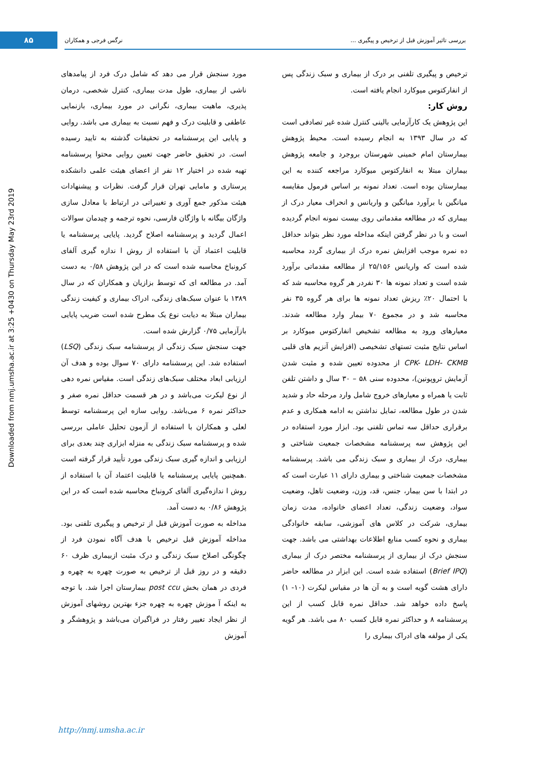۸۵ بررسی تاثیر آموزش قبل از ترخیص و پیگیری ... نرگس فرجی و همکاران
Downloaded from nmj.umsha.ac.ir at 3:25 +0430 on Thursday May 23rd 2019
ترخیص و پیگیری تلفنی بر درک از بیماری و سبک زندگی پس از انفارکتوس میوکارد انجام یافته است.
روش کار:
این پژوهش یک کارآزمایی بالینی کنترل شده غیر تصادفی است که در سال ۱۳۹۳ به انجام رسیده است. محیط پژوهش بیمارستان امام خمینی شهرستان بروجرد و جامعه پژوهش بیماران مبتلا به انفارکتوس میوکارد مراجعه کننده به این بیمارستان بوده است. تعداد نمونه بر اساس فرمول مقایسه میانگین با برآورد میانگین و واریانس و انحراف معیار درک از بیماری که در مطالعه مقدماتی روی بیست نمونه انجام گردیده است و با در نظر گرفتن اینکه مداخله مورد نظر بتواند حداقل ده نمره موجب افزایش نمره درک از بیماری گردد محاسبه شده است که واریانس ۲۵/۱۵۶ از مطالعه مقدماتی برآورد شده است و تعداد نمونه ها ۳۰ نفردر هر گروه محاسبه شد که با احتمال ۲۰٪ ریزش تعداد نمونه ها برای هر گروه ۳۵ نفر محاسبه شد و در مجموع ۷۰ بیمار وارد مطالعه شدند. معیارهای ورود به مطالعه تشخیص انفارکتوس میوکارد بر اساس نتایج مثبت تستهای تشخیصی (افزایش آنزیم های قلبی CPK- LDH- CKMB از محدوده تعیین شده و مثبت شدن آزمایش تروپونین)، محدوده سنی ۵۸ – ۳۰ سال و داشتن تلفن ثابت یا همراه و معیارهای خروج شامل وارد مرحله حاد و شدید شدن در طول مطالعه، تمایل نداشتن به ادامه همکاری و عدم برقراری حداقل سه تماس تلفنی بود. ابزار مورد استفاده در این پژوهش سه پرسشنامه مشخصات جمعیت شناختی و بیماری، درک از بیماری و سبک زندگی می باشد. پرسشنامه مشخصات جمعیت شناختی و بیماری دارای ۱۱ عبارت است که در ابتدا با سن بیمار، جنس، قد، وزن، وضعیت تاهل، وضعیت سواد، وضعیت زندگی، تعداد اعضای خانواده، مدت زمان بیماری، شرکت در کلاس های آموزشی، سابقه خانوادگی بیماری و نحوه کسب منابع اطلاعات بهداشتی می باشد. جهت سنجش درک از بیماری از پرسشنامه مختصر درک از بیماری (Brief IPQ) استفاده شده است. این ابزار در مطالعه حاضر دارای هشت گویه است و به آن ها در مقیاس لیکرت (۱۰- ۱) پاسخ داده خواهد شد. حداقل نمره قابل کسب از این پرسشنامه ۸ و حداکثر نمره قابل کسب ۸۰ می باشد. هر گویه یکی از مولفه های ادراک بیماری را
مورد سنجش قرار می دهد که شامل درک فرد از پیامدهای ناشی از بیماری، طول مدت بیماری، کنترل شخصی، درمان پذیری، ماهیت بیماری، نگرانی در مورد بیماری، بازنمایی عاطفی و قابلیت درک و فهم نسبت به بیماری می باشد. روایی و پایایی این پرسشنامه در تحقیقات گذشته به تایید رسیده است. در تحقیق حاضر جهت تعیین روایی محتوا پرسشنامه تهیه شده در اختیار ۱۲ نفر از اعضای هیئت علمی دانشکده پرستاری و مامایی تهران قرار گرفت. نظرات و پیشنهادات هیئت مذکور جمع آوری و تغییراتی در ارتباط با معادل سازی واژگان بیگانه با واژگان فارسی، نحوه ترجمه و چیدمان سوالات اعمال گردید و پرسشنامه اصلاح گردید. پایایی پرسشنامه یا قابلیت اعتماد آن با استفاده از روش ا ندازه گیری آلفای کرونباخ محاسبه شده است که در این پژوهش ۰/۵۸ به دست آمد. در مطالعه ای که توسط بزازیان و همکاران که در سال ۱۳۸۹ با عنوان سبک‌های زندگی، ادراک بیماری و کیفیت زندگی بیماران مبتلا به دیابت نوع یک مطرح شده است ضریب پایایی بازآزمایی ۰/۷۵ گزارش شده است.
جهت سنجش سبک زندگی از پرسشنامه سبک زندگی (LSQ) استفاده شد. این پرسشنامه دارای ۷۰ سوال بوده و هدف آن ارزیابی ابعاد مختلف سبک‌های زندگی است. مقیاس نمره دهی از نوع لیکرت می‌باشد و در هر قسمت حداقل نمره صفر و حداکثر نمره ۶ می‌باشد. روایی سازه این پرسشنامه توسط لعلی و همکاران با استفاده از آزمون تحلیل عاملی بررسی شده و پرسشنامه سبک زندگی به منزله ابزاری چند بعدی برای ارزیابی و اندازه گیری سبک زندگی مورد تأیید قرار گرفته است .همچنین پایایی پرسشنامه یا قابلیت اعتماد آن با استفاده از روش ا ندازه‌گیری آلفای کرونباخ محاسبه شده است که در این پژوهش ۰/۸۶ به دست آمد.
مداخله به صورت آموزش قبل از ترخیص و پیگیری تلفنی بود. مداخله آموزش قبل ترخیص با هدف آگاه نمودن فرد از چگونگی اصلاح سبک زندگی و درک مثبت ازبیماری ظرف ۶۰ دقیقه و در روز قبل از ترخیص به صورت چهره به چهره و فردی در همان بخش post ccu بیمارستان اجرا شد. با توجه به اینکه آ موزش چهره به چهره جزء بهترین روشهای آموزش از نظر ایجاد تغییر رفتار در فراگیران می‌باشد و پژوهشگر و آموزش
http://nmj.umsha.ac.ir